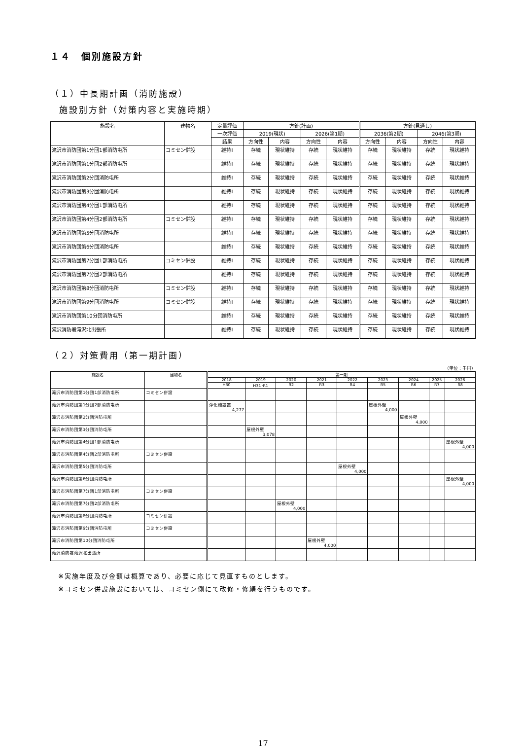１４　個別施設方針
（１）中長期計画（消防施設）
施設別方針（対策内容と実施時期）
| 施設名 | 建物名 | 定量評価 | 方針(計画) | | | | 方針(見通し) | | | |
| --- | --- | --- | --- | --- | --- | --- | --- | --- | --- | --- |
| | | 一次評価 | 2019(現状) | | 2026(第1期) | | 2036(第2期) | | 2046(第3期) | |
| | | 結果 | 方向性 | 内容 | 方向性 | 内容 | 方向性 | 内容 | 方向性 | 内容 |
| 滝沢市消防団第1分団1部消防屯所 | コミセン併設 | 維持Ⅰ | 存続 | 現状維持 | 存続 | 現状維持 | 存続 | 現状維持 | 存続 | 現状維持 |
| 滝沢市消防団第1分団2部消防屯所 | | 維持Ⅰ | 存続 | 現状維持 | 存続 | 現状維持 | 存続 | 現状維持 | 存続 | 現状維持 |
| 滝沢市消防団第2分団消防屯所 | | 維持Ⅰ | 存続 | 現状維持 | 存続 | 現状維持 | 存続 | 現状維持 | 存続 | 現状維持 |
| 滝沢市消防団第3分団消防屯所 | | 維持Ⅰ | 存続 | 現状維持 | 存続 | 現状維持 | 存続 | 現状維持 | 存続 | 現状維持 |
| 滝沢市消防団第4分団1部消防屯所 | | 維持Ⅰ | 存続 | 現状維持 | 存続 | 現状維持 | 存続 | 現状維持 | 存続 | 現状維持 |
| 滝沢市消防団第4分団2部消防屯所 | コミセン併設 | 維持Ⅰ | 存続 | 現状維持 | 存続 | 現状維持 | 存続 | 現状維持 | 存続 | 現状維持 |
| 滝沢市消防団第5分団消防屯所 | | 維持Ⅰ | 存続 | 現状維持 | 存続 | 現状維持 | 存続 | 現状維持 | 存続 | 現状維持 |
| 滝沢市消防団第6分団消防屯所 | | 維持Ⅰ | 存続 | 現状維持 | 存続 | 現状維持 | 存続 | 現状維持 | 存続 | 現状維持 |
| 滝沢市消防団第7分団1部消防屯所 | コミセン併設 | 維持Ⅰ | 存続 | 現状維持 | 存続 | 現状維持 | 存続 | 現状維持 | 存続 | 現状維持 |
| 滝沢市消防団第7分団2部消防屯所 | | 維持Ⅰ | 存続 | 現状維持 | 存続 | 現状維持 | 存続 | 現状維持 | 存続 | 現状維持 |
| 滝沢市消防団第8分団消防屯所 | コミセン併設 | 維持Ⅰ | 存続 | 現状維持 | 存続 | 現状維持 | 存続 | 現状維持 | 存続 | 現状維持 |
| 滝沢市消防団第9分団消防屯所 | コミセン併設 | 維持Ⅰ | 存続 | 現状維持 | 存続 | 現状維持 | 存続 | 現状維持 | 存続 | 現状維持 |
| 滝沢市消防団第10分団消防屯所 | | 維持Ⅰ | 存続 | 現状維持 | 存続 | 現状維持 | 存続 | 現状維持 | 存続 | 現状維持 |
| 滝沢消防署滝沢北出張所 | | 維持Ⅰ | 存続 | 現状維持 | 存続 | 現状維持 | 存続 | 現状維持 | 存続 | 現状維持 |
（２）対策費用（第一期計画）
（単位：千円）
| 施設名 | 建物名 | 第一期 | | | | | | | | |
| --- | --- | --- | --- | --- | --- | --- | --- | --- | --- | --- |
| | | 2018 | 2019 | 2020 | 2021 | 2022 | 2023 | 2024 | 2025 | 2026 |
| | | H30 | H31･R1 | R2 | R3 | R4 | R5 | R6 | R7 | R8 |
| 滝沢市消防団第1分団1部消防屯所 | コミセン併設 | | | | | | | | | |
| 滝沢市消防団第1分団2部消防屯所 | | 浄化槽設置 4,277 | | | | | 屋根外壁 4,000 | | | |
| 滝沢市消防団第2分団消防屯所 | | | | | | | | 屋根外壁 4,000 | | |
| 滝沢市消防団第3分団消防屯所 | | | 屋根外壁 3,078 | | | | | | | |
| 滝沢市消防団第4分団1部消防屯所 | | | | | | | | | | 屋根外壁 4,000 |
| 滝沢市消防団第4分団2部消防屯所 | コミセン併設 | | | | | | | | | |
| 滝沢市消防団第5分団消防屯所 | | | | | | 屋根外壁 4,000 | | | | |
| 滝沢市消防団第6分団消防屯所 | | | | | | | | | | 屋根外壁 4,000 |
| 滝沢市消防団第7分団1部消防屯所 | コミセン併設 | | | | | | | | | |
| 滝沢市消防団第7分団2部消防屯所 | | | | 屋根外壁 4,000 | | | | | | |
| 滝沢市消防団第8分団消防屯所 | コミセン併設 | | | | | | | | | |
| 滝沢市消防団第9分団消防屯所 | コミセン併設 | | | | | | | | | |
| 滝沢市消防団第10分団消防屯所 | | | | | 屋根外壁 4,000 | | | | | |
| 滝沢消防署滝沢北出張所 | | | | | | | | | | |
※実施年度及び金額は概算であり、必要に応じて見直すものとします。
※コミセン併設施設においては、コミセン側にて改修・修繕を行うものです。
17